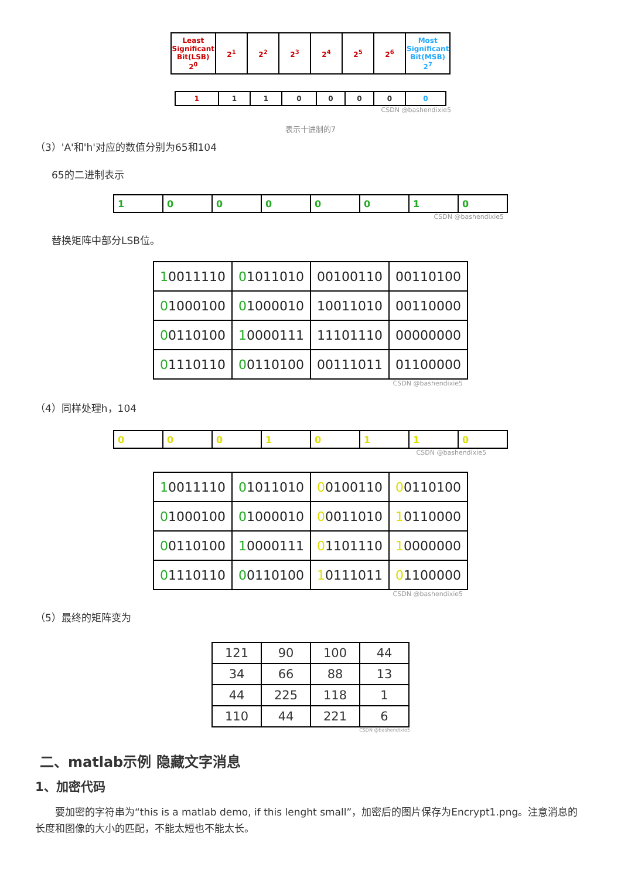| Least Significant Bit(LSB) 2<sup>0</sup> | 2<sup>1</sup> | 2<sup>2</sup> | 2<sup>3</sup> | 2<sup>4</sup> | 2<sup>5</sup> | 2<sup>6</sup> | Most Significant Bit(MSB) 2<sup>7</sup> |
| 1 | 1 | 1 | 0 | 0 | 0 | 0 | 0 |
CSDN @bashendixie5
表示十进制的7
（3）'A'和'h'对应的数值分别为65和104
65的二进制表示
| 1 | 0 | 0 | 0 | 0 | 0 | 1 | 0 |
CSDN @bashendixie5
替换矩阵中部分LSB位。
| 1 0011110 | 0 1011010 | 00100110 | 00110100 |
| 0 1000100 | 0 1000010 | 10011010 | 00110000 |
| 0 0110100 | 1 0000111 | 11101110 | 00000000 |
| 0 1110110 | 0 0110100 | 00111011 | 01100000 |
CSDN @bashendixie5
（4）同样处理h，104
| 0 | 0 | 0 | 1 | 0 | 1 | 1 | 0 |
CSDN @bashendixie5
| 1 0011110 | 0 1011010 | 0 0100110 | 0 0110100 |
| 0 1000100 | 0 1000010 | 0 0011010 | 1 0110000 |
| 0 0110100 | 1 0000111 | 0 1101110 | 1 0000000 |
| 0 1110110 | 0 0110100 | 1 0111011 | 0 1100000 |
CSDN @bashendixie5
（5）最终的矩阵变为
| 121 | 90 | 100 | 44 |
| 34 | 66 | 88 | 13 |
| 44 | 225 | 118 | 1 |
| 110 | 44 | 221 | 6 |
CSDN @bashendixie5
二、matlab示例 隐藏文字消息
1、加密代码
要加密的字符串为“this is a matlab demo, if this lenght small”，加密后的图片保存为Encrypt1.png。注意消息的长度和图像的大小的匹配，不能太短也不能太长。